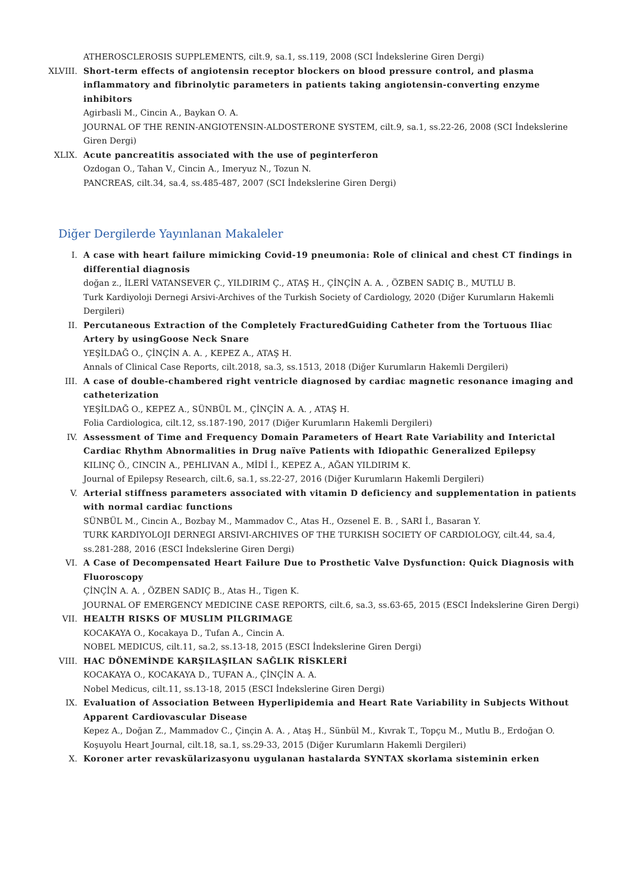ATHEROSCLEROSIS SUPPLEMENTS, cilt.9, sa.1, ss.119, 2008 (SCI İndekslerine Giren Dergi)
XLVIII. Short-term effects of angiotensin receptor blockers on blood pressure control, and plasma inflammatory and fibrinolytic parameters in patients taking angiotensin-converting enzyme inhibitors
Agirbasli M., Cincin A., Baykan O. A.
JOURNAL OF THE RENIN-ANGIOTENSIN-ALDOSTERONE SYSTEM, cilt.9, sa.1, ss.22-26, 2008 (SCI İndekslerine Giren Dergi)
XLIX. Acute pancreatitis associated with the use of peginterferon
Ozdogan O., Tahan V., Cincin A., Imeryuz N., Tozun N.
PANCREAS, cilt.34, sa.4, ss.485-487, 2007 (SCI İndekslerine Giren Dergi)
Diğer Dergilerde Yayınlanan Makaleler
I. A case with heart failure mimicking Covid-19 pneumonia: Role of clinical and chest CT findings in differential diagnosis
doğan z., İLERİ VATANSEVER Ç., YILDIRIM Ç., ATAŞ H., ÇİNÇİN A. A. , ÖZBEN SADIÇ B., MUTLU B.
Turk Kardiyoloji Dernegi Arsivi-Archives of the Turkish Society of Cardiology, 2020 (Diğer Kurumların Hakemli Dergileri)
II. Percutaneous Extraction of the Completely FracturedGuiding Catheter from the Tortuous Iliac Artery by usingGoose Neck Snare
YEŞİLDAĞ O., ÇİNÇİN A. A. , KEPEZ A., ATAŞ H.
Annals of Clinical Case Reports, cilt.2018, sa.3, ss.1513, 2018 (Diğer Kurumların Hakemli Dergileri)
III. A case of double-chambered right ventricle diagnosed by cardiac magnetic resonance imaging and catheterization
YEŞİLDAĞ O., KEPEZ A., SÜNBÜL M., ÇİNÇİN A. A. , ATAŞ H.
Folia Cardiologica, cilt.12, ss.187-190, 2017 (Diğer Kurumların Hakemli Dergileri)
IV. Assessment of Time and Frequency Domain Parameters of Heart Rate Variability and Interictal Cardiac Rhythm Abnormalities in Drug naïve Patients with Idiopathic Generalized Epilepsy
KILINÇ Ö., CINCIN A., PEHLIVAN A., MİDİ İ., KEPEZ A., AĞAN YILDIRIM K.
Journal of Epilepsy Research, cilt.6, sa.1, ss.22-27, 2016 (Diğer Kurumların Hakemli Dergileri)
V. Arterial stiffness parameters associated with vitamin D deficiency and supplementation in patients with normal cardiac functions
SÜNBÜL M., Cincin A., Bozbay M., Mammadov C., Atas H., Ozsenel E. B. , SARI İ., Basaran Y.
TURK KARDIYOLOJI DERNEGI ARSIVI-ARCHIVES OF THE TURKISH SOCIETY OF CARDIOLOGY, cilt.44, sa.4, ss.281-288, 2016 (ESCI İndekslerine Giren Dergi)
VI. A Case of Decompensated Heart Failure Due to Prosthetic Valve Dysfunction: Quick Diagnosis with Fluoroscopy
ÇİNÇİN A. A. , ÖZBEN SADIÇ B., Atas H., Tigen K.
JOURNAL OF EMERGENCY MEDICINE CASE REPORTS, cilt.6, sa.3, ss.63-65, 2015 (ESCI İndekslerine Giren Dergi)
VII. HEALTH RISKS OF MUSLIM PILGRIMAGE
KOCAKAYA O., Kocakaya D., Tufan A., Cincin A.
NOBEL MEDICUS, cilt.11, sa.2, ss.13-18, 2015 (ESCI İndekslerine Giren Dergi)
VIII. HAC DÖNEMİNDE KARŞILAŞILAN SAĞLIK RİSKLERİ
KOCAKAYA O., KOCAKAYA D., TUFAN A., ÇİNÇİN A. A.
Nobel Medicus, cilt.11, ss.13-18, 2015 (ESCI İndekslerine Giren Dergi)
IX. Evaluation of Association Between Hyperlipidemia and Heart Rate Variability in Subjects Without Apparent Cardiovascular Disease
Kepez A., Doğan Z., Mammadov C., Çinçin A. A. , Ataş H., Sünbül M., Kıvrak T., Topçu M., Mutlu B., Erdoğan O.
Koşuyolu Heart Journal, cilt.18, sa.1, ss.29-33, 2015 (Diğer Kurumların Hakemli Dergileri)
X. Koroner arter revaskülarizasyonu uygulanan hastalarda SYNTAX skorlama sisteminin erken